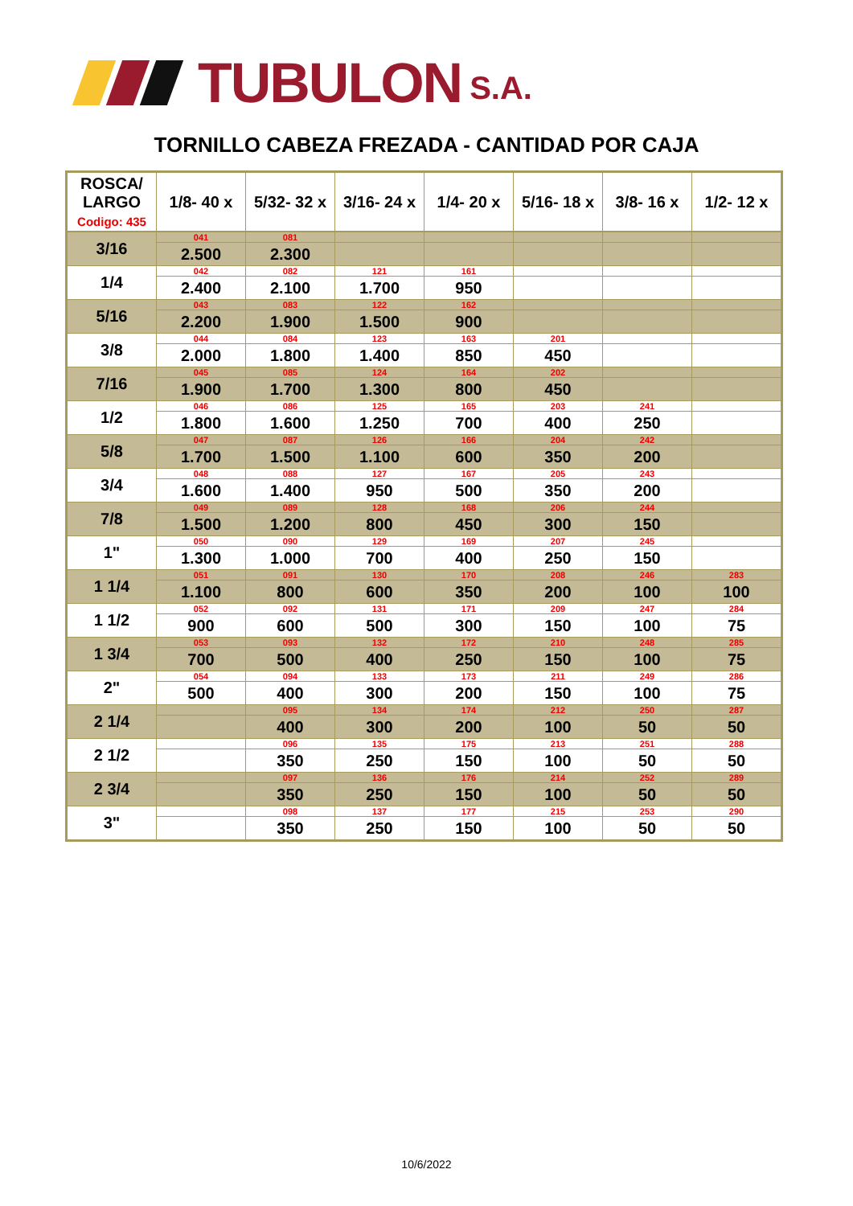TUBULON S.A.
TORNILLO CABEZA FREZADA - CANTIDAD POR CAJA
| ROSCA/ LARGO Codigo: 435 | 1/8- 40 x | 5/32- 32 x | 3/16- 24 x | 1/4- 20 x | 5/16- 18 x | 3/8- 16 x | 1/2- 12 x |
| --- | --- | --- | --- | --- | --- | --- | --- |
| 3/16 | 041 | 081 | | | | | |
| | 2.500 | 2.300 | | | | | |
| 1/4 | 042 | 082 | 121 | 161 | | | |
| | 2.400 | 2.100 | 1.700 | 950 | | | |
| 5/16 | 043 | 083 | 122 | 162 | | | |
| | 2.200 | 1.900 | 1.500 | 900 | | | |
| 3/8 | 044 | 084 | 123 | 163 | 201 | | |
| | 2.000 | 1.800 | 1.400 | 850 | 450 | | |
| 7/16 | 045 | 085 | 124 | 164 | 202 | | |
| | 1.900 | 1.700 | 1.300 | 800 | 450 | | |
| 1/2 | 046 | 086 | 125 | 165 | 203 | 241 | |
| | 1.800 | 1.600 | 1.250 | 700 | 400 | 250 | |
| 5/8 | 047 | 087 | 126 | 166 | 204 | 242 | |
| | 1.700 | 1.500 | 1.100 | 600 | 350 | 200 | |
| 3/4 | 048 | 088 | 127 | 167 | 205 | 243 | |
| | 1.600 | 1.400 | 950 | 500 | 350 | 200 | |
| 7/8 | 049 | 089 | 128 | 168 | 206 | 244 | |
| | 1.500 | 1.200 | 800 | 450 | 300 | 150 | |
| 1" | 050 | 090 | 129 | 169 | 207 | 245 | |
| | 1.300 | 1.000 | 700 | 400 | 250 | 150 | |
| 1 1/4 | 051 | 091 | 130 | 170 | 208 | 246 | 283 |
| | 1.100 | 800 | 600 | 350 | 200 | 100 | 100 |
| 1 1/2 | 052 | 092 | 131 | 171 | 209 | 247 | 284 |
| | 900 | 600 | 500 | 300 | 150 | 100 | 75 |
| 1 3/4 | 053 | 093 | 132 | 172 | 210 | 248 | 285 |
| | 700 | 500 | 400 | 250 | 150 | 100 | 75 |
| 2" | 054 | 094 | 133 | 173 | 211 | 249 | 286 |
| | 500 | 400 | 300 | 200 | 150 | 100 | 75 |
| 2 1/4 | | 095 | 134 | 174 | 212 | 250 | 287 |
| | | 400 | 300 | 200 | 100 | 50 | 50 |
| 2 1/2 | | 096 | 135 | 175 | 213 | 251 | 288 |
| | | 350 | 250 | 150 | 100 | 50 | 50 |
| 2 3/4 | | 097 | 136 | 176 | 214 | 252 | 289 |
| | | 350 | 250 | 150 | 100 | 50 | 50 |
| 3" | | 098 | 137 | 177 | 215 | 253 | 290 |
| | | 350 | 250 | 150 | 100 | 50 | 50 |
10/6/2022